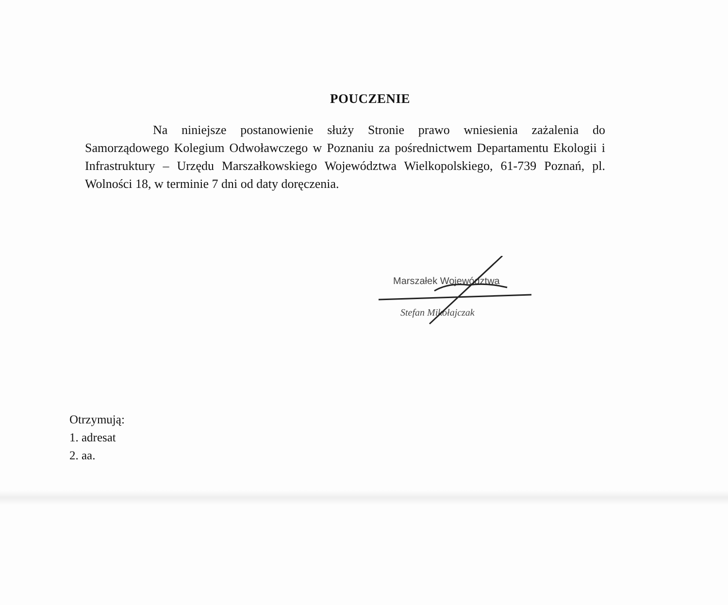POUCZENIE
Na niniejsze postanowienie służy Stronie prawo wniesienia zażalenia do Samorządowego Kolegium Odwoławczego w Poznaniu za pośrednictwem Departamentu Ekologii i Infrastruktury – Urzędu Marszałkowskiego Województwa Wielkopolskiego, 61-739 Poznań, pl. Wolności 18, w terminie 7 dni od daty doręczenia.
Marszałek Województwa
Stefan Mikołajczak
Otrzymują:
1. adresat
2. aa.